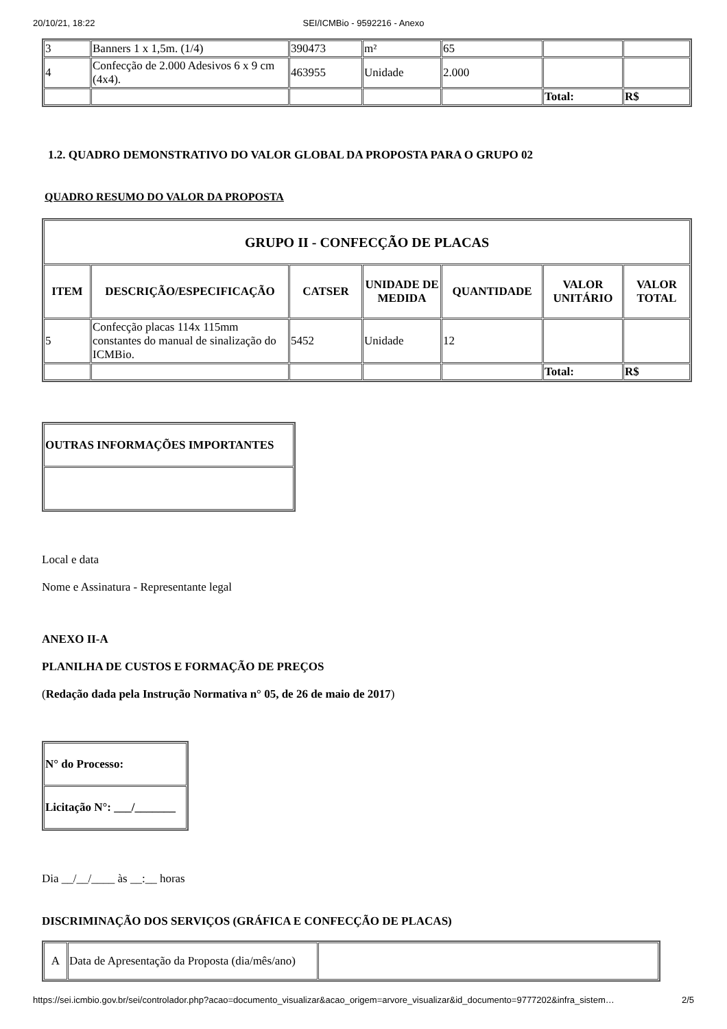20/10/21, 18:22 SEI/ICMBio - 9592216 - Anexo
| 3 | Banners 1 x 1,5m. (1/4) | 390473 | m² | 65 | | |
| 4 | Confecção de 2.000 Adesivos 6 x 9 cm (4x4). | 463955 | Unidade | 2.000 | | |
| | | | | | Total: | R$ |
1.2. QUADRO DEMONSTRATIVO DO VALOR GLOBAL DA PROPOSTA PARA O GRUPO 02
QUADRO RESUMO DO VALOR DA PROPOSTA
| GRUPO II - CONFECÇÃO DE PLACAS | | | | | | |
| --- | --- | --- | --- | --- | --- | --- |
| ITEM | DESCRIÇÃO/ESPECIFICAÇÃO | CATSER | UNIDADE DE MEDIDA | QUANTIDADE | VALOR UNITÁRIO | VALOR TOTAL |
| 5 | Confecção placas 114x 115mm constantes do manual de sinalização do ICMBio. | 5452 | Unidade | 12 | | |
| | | | | | Total: | R$ |
| OUTRAS INFORMAÇÕES IMPORTANTES |
| --- |
Local e data
Nome e Assinatura - Representante legal
ANEXO II-A
PLANILHA DE CUSTOS E FORMAÇÃO DE PREÇOS
(Redação dada pela Instrução Normativa n° 05, de 26 de maio de 2017)
| N° do Processo: |
| --- |
| Licitação N°: ___/_______ |
Dia __/__/____ às __:__ horas
DISCRIMINAÇÃO DOS SERVIÇOS (GRÁFICA E CONFECÇÃO DE PLACAS)
| A | Data de Apresentação da Proposta (dia/mês/ano) | |
https://sei.icmbio.gov.br/sei/controlador.php?acao=documento_visualizar&acao_origem=arvore_visualizar&id_documento=9777202&infra_sistem… 2/5